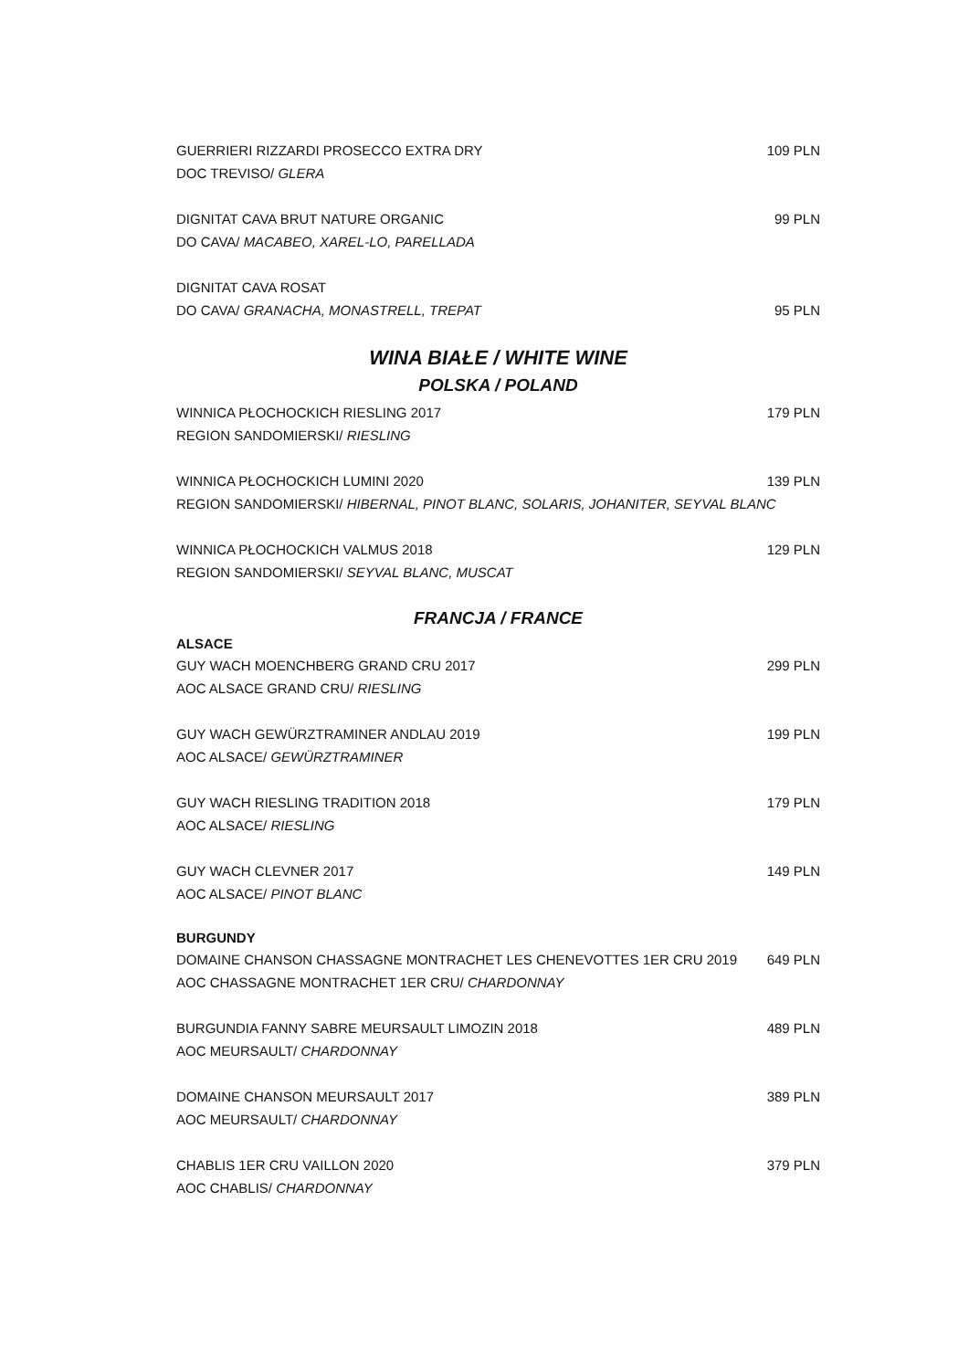GUERRIERI RIZZARDI PROSECCO EXTRA DRY 109 PLN
DOC TREVISO/ GLERA
DIGNITAT CAVA BRUT NATURE ORGANIC 99 PLN
DO CAVA/ MACABEO, XAREL-LO, PARELLADA
DIGNITAT CAVA ROSAT
DO CAVA/ GRANACHA, MONASTRELL, TREPAT 95 PLN
WINA BIAŁE / WHITE WINE
POLSKA / POLAND
WINNICA PŁOCHOCKICH RIESLING 2017 179 PLN
REGION SANDOMIERSKI/ RIESLING
WINNICA PŁOCHOCKICH LUMINI 2020 139 PLN
REGION SANDOMIERSKI/ HIBERNAL, PINOT BLANC, SOLARIS, JOHANITER, SEYVAL BLANC
WINNICA PŁOCHOCKICH VALMUS 2018 129 PLN
REGION SANDOMIERSKI/ SEYVAL BLANC, MUSCAT
FRANCJA / FRANCE
ALSACE
GUY WACH MOENCHBERG GRAND CRU 2017 299 PLN
AOC ALSACE GRAND CRU/ RIESLING
GUY WACH GEWÜRZTRAMINER ANDLAU 2019 199 PLN
AOC ALSACE/ GEWÜRZTRAMINER
GUY WACH RIESLING TRADITION 2018 179 PLN
AOC ALSACE/ RIESLING
GUY WACH CLEVNER 2017 149 PLN
AOC ALSACE/ PINOT BLANC
BURGUNDY
DOMAINE CHANSON CHASSAGNE MONTRACHET LES CHENEVOTTES 1ER CRU 2019 649 PLN
AOC CHASSAGNE MONTRACHET 1ER CRU/ CHARDONNAY
BURGUNDIA FANNY SABRE MEURSAULT LIMOZIN 2018 489 PLN
AOC MEURSAULT/ CHARDONNAY
DOMAINE CHANSON MEURSAULT 2017 389 PLN
AOC MEURSAULT/ CHARDONNAY
CHABLIS 1ER CRU VAILLON 2020 379 PLN
AOC CHABLIS/ CHARDONNAY